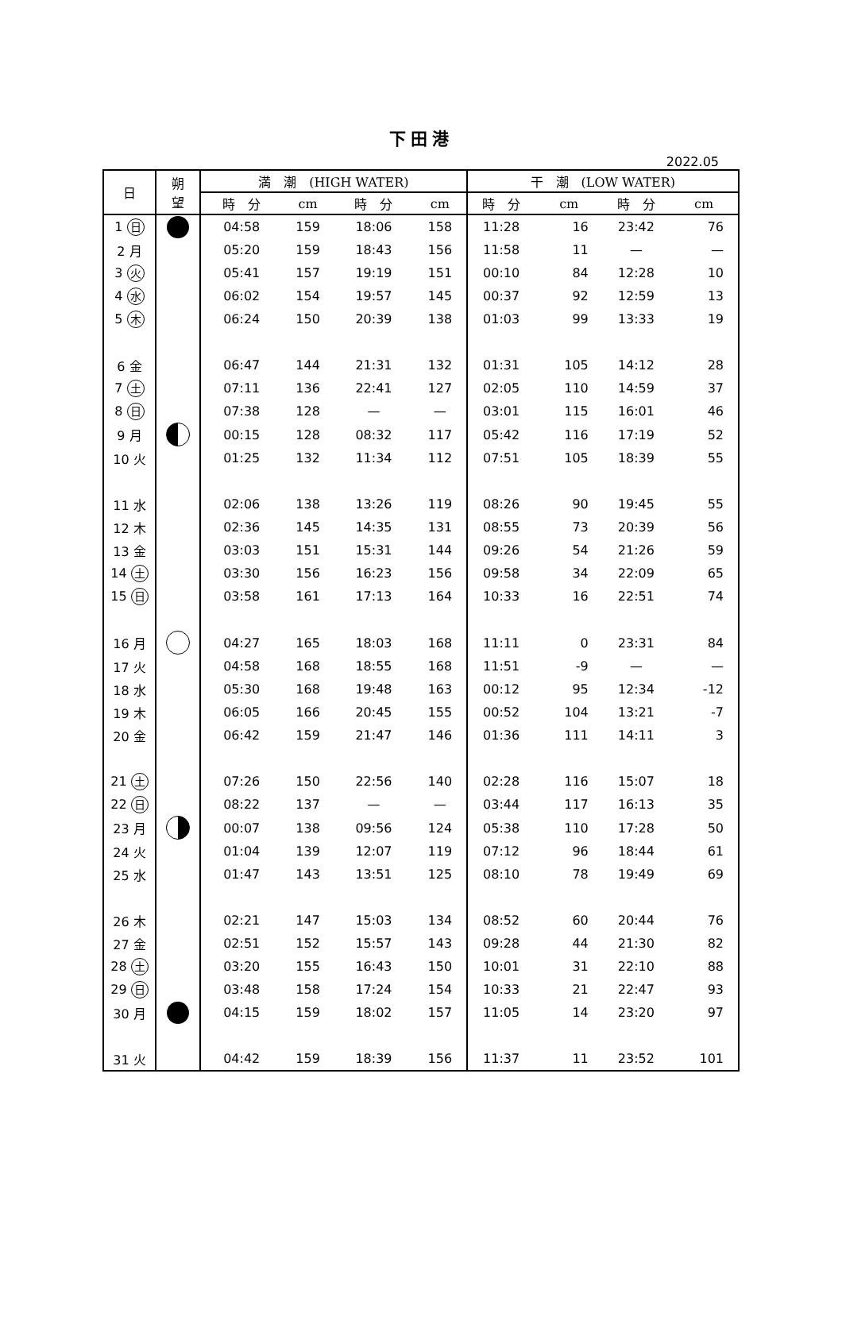下田港
2022.05
| 日 | 朔 望 | 満 潮 (HIGH WATER) | | | | 干 潮 (LOW WATER) | | | |
| --- | --- | --- | --- | --- | --- | --- | --- | --- | --- |
| | | 時 分 | cm | 時 分 | cm | 時 分 | cm | 時 分 | cm |
| 1 日 | | 04:58 | 159 | 18:06 | 158 | 11:28 | 16 | 23:42 | 76 |
| 2 月 | | 05:20 | 159 | 18:43 | 156 | 11:58 | 11 | — | — |
| 3 火 | | 05:41 | 157 | 19:19 | 151 | 00:10 | 84 | 12:28 | 10 |
| 4 水 | | 06:02 | 154 | 19:57 | 145 | 00:37 | 92 | 12:59 | 13 |
| 5 木 | | 06:24 | 150 | 20:39 | 138 | 01:03 | 99 | 13:33 | 19 |
| 6 金 | | 06:47 | 144 | 21:31 | 132 | 01:31 | 105 | 14:12 | 28 |
| 7 土 | | 07:11 | 136 | 22:41 | 127 | 02:05 | 110 | 14:59 | 37 |
| 8 日 | | 07:38 | 128 | — | — | 03:01 | 115 | 16:01 | 46 |
| 9 月 | | 00:15 | 128 | 08:32 | 117 | 05:42 | 116 | 17:19 | 52 |
| 10 火 | | 01:25 | 132 | 11:34 | 112 | 07:51 | 105 | 18:39 | 55 |
| 11 水 | | 02:06 | 138 | 13:26 | 119 | 08:26 | 90 | 19:45 | 55 |
| 12 木 | | 02:36 | 145 | 14:35 | 131 | 08:55 | 73 | 20:39 | 56 |
| 13 金 | | 03:03 | 151 | 15:31 | 144 | 09:26 | 54 | 21:26 | 59 |
| 14 土 | | 03:30 | 156 | 16:23 | 156 | 09:58 | 34 | 22:09 | 65 |
| 15 日 | | 03:58 | 161 | 17:13 | 164 | 10:33 | 16 | 22:51 | 74 |
| 16 月 | | 04:27 | 165 | 18:03 | 168 | 11:11 | 0 | 23:31 | 84 |
| 17 火 | | 04:58 | 168 | 18:55 | 168 | 11:51 | -9 | — | — |
| 18 水 | | 05:30 | 168 | 19:48 | 163 | 00:12 | 95 | 12:34 | -12 |
| 19 木 | | 06:05 | 166 | 20:45 | 155 | 00:52 | 104 | 13:21 | -7 |
| 20 金 | | 06:42 | 159 | 21:47 | 146 | 01:36 | 111 | 14:11 | 3 |
| 21 土 | | 07:26 | 150 | 22:56 | 140 | 02:28 | 116 | 15:07 | 18 |
| 22 日 | | 08:22 | 137 | — | — | 03:44 | 117 | 16:13 | 35 |
| 23 月 | | 00:07 | 138 | 09:56 | 124 | 05:38 | 110 | 17:28 | 50 |
| 24 火 | | 01:04 | 139 | 12:07 | 119 | 07:12 | 96 | 18:44 | 61 |
| 25 水 | | 01:47 | 143 | 13:51 | 125 | 08:10 | 78 | 19:49 | 69 |
| 26 木 | | 02:21 | 147 | 15:03 | 134 | 08:52 | 60 | 20:44 | 76 |
| 27 金 | | 02:51 | 152 | 15:57 | 143 | 09:28 | 44 | 21:30 | 82 |
| 28 土 | | 03:20 | 155 | 16:43 | 150 | 10:01 | 31 | 22:10 | 88 |
| 29 日 | | 03:48 | 158 | 17:24 | 154 | 10:33 | 21 | 22:47 | 93 |
| 30 月 | | 04:15 | 159 | 18:02 | 157 | 11:05 | 14 | 23:20 | 97 |
| 31 火 | | 04:42 | 159 | 18:39 | 156 | 11:37 | 11 | 23:52 | 101 |